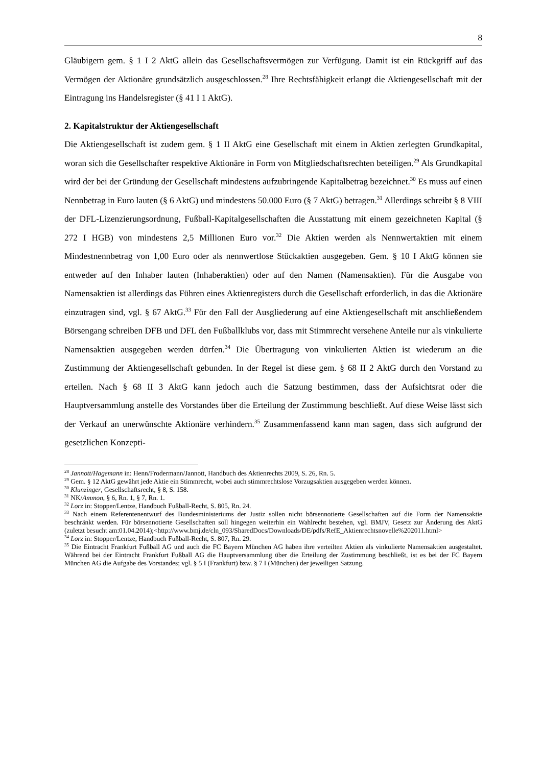8
Gläubigern gem. § 1 I 2 AktG allein das Gesellschaftsvermögen zur Verfügung. Damit ist ein Rückgriff auf das Vermögen der Aktionäre grundsätzlich ausgeschlossen.<sup>28</sup> Ihre Rechtsfähigkeit erlangt die Aktiengesellschaft mit der Eintragung ins Handelsregister (§ 41 I 1 AktG).
2. Kapitalstruktur der Aktiengesellschaft
Die Aktiengesellschaft ist zudem gem. § 1 II AktG eine Gesellschaft mit einem in Aktien zerlegten Grundkapital, woran sich die Gesellschafter respektive Aktionäre in Form von Mitgliedschaftsrechten beteiligen.<sup>29</sup> Als Grundkapital wird der bei der Gründung der Gesellschaft mindestens aufzubringende Kapitalbetrag bezeichnet.<sup>30</sup> Es muss auf einen Nennbetrag in Euro lauten (§ 6 AktG) und mindestens 50.000 Euro (§ 7 AktG) betragen.<sup>31</sup> Allerdings schreibt § 8 VIII der DFL-Lizenzierungsordnung, Fußball-Kapitalgesellschaften die Ausstattung mit einem gezeichneten Kapital (§ 272 I HGB) von mindestens 2,5 Millionen Euro vor.<sup>32</sup> Die Aktien werden als Nennwertaktien mit einem Mindestnennbetrag von 1,00 Euro oder als nennwertlose Stückaktien ausgegeben. Gem. § 10 I AktG können sie entweder auf den Inhaber lauten (Inhaberaktien) oder auf den Namen (Namensaktien). Für die Ausgabe von Namensaktien ist allerdings das Führen eines Aktienregisters durch die Gesellschaft erforderlich, in das die Aktionäre einzutragen sind, vgl. § 67 AktG.<sup>33</sup> Für den Fall der Ausgliederung auf eine Aktiengesellschaft mit anschließendem Börsengang schreiben DFB und DFL den Fußballklubs vor, dass mit Stimmrecht versehene Anteile nur als vinkulierte Namensaktien ausgegeben werden dürfen.<sup>34</sup> Die Übertragung von vinkulierten Aktien ist wiederum an die Zustimmung der Aktiengesellschaft gebunden. In der Regel ist diese gem. § 68 II 2 AktG durch den Vorstand zu erteilen. Nach § 68 II 3 AktG kann jedoch auch die Satzung bestimmen, dass der Aufsichtsrat oder die Hauptversammlung anstelle des Vorstandes über die Erteilung der Zustimmung beschließt. Auf diese Weise lässt sich der Verkauf an unerwünschte Aktionäre verhindern.<sup>35</sup> Zusammenfassend kann man sagen, dass sich aufgrund der gesetzlichen Konzepti-
<sup>28</sup> Jannott/Hagemann in: Henn/Frodermann/Jannott, Handbuch des Aktienrechts 2009, S. 26, Rn. 5.
<sup>29</sup> Gem. § 12 AktG gewährt jede Aktie ein Stimmrecht, wobei auch stimmrechtslose Vorzugsaktien ausgegeben werden können.
<sup>30</sup> Klunzinger, Gesellschaftsrecht, § 8, S. 158.
<sup>31</sup> NK/Ammon, § 6, Rn. 1, § 7, Rn. 1.
<sup>32</sup> Lorz in: Stopper/Lentze, Handbuch Fußball-Recht, S. 805, Rn. 24.
<sup>33</sup> Nach einem Referentenentwurf des Bundesministeriums der Justiz sollen nicht börsennotierte Gesellschaften auf die Form der Namensaktie beschränkt werden. Für börsennotierte Gesellschaften soll hingegen weiterhin ein Wahlrecht bestehen, vgl. BMJV, Gesetz zur Änderung des AktG (zuletzt besucht am:01.04.2014);<http://www.bmj.de/cln_093/SharedDocs/Downloads/DE/pdfs/RefE_Aktienrechtsnovelle%202011.html>
<sup>34</sup> Lorz in: Stopper/Lentze, Handbuch Fußball-Recht, S. 807, Rn. 29.
<sup>35</sup> Die Eintracht Frankfurt Fußball AG und auch die FC Bayern München AG haben ihre verteilten Aktien als vinkulierte Namensaktien ausgestaltet. Während bei der Eintracht Frankfurt Fußball AG die Hauptversammlung über die Erteilung der Zustimmung beschließt, ist es bei der FC Bayern München AG die Aufgabe des Vorstandes; vgl. § 5 I (Frankfurt) bzw. § 7 I (München) der jeweiligen Satzung.